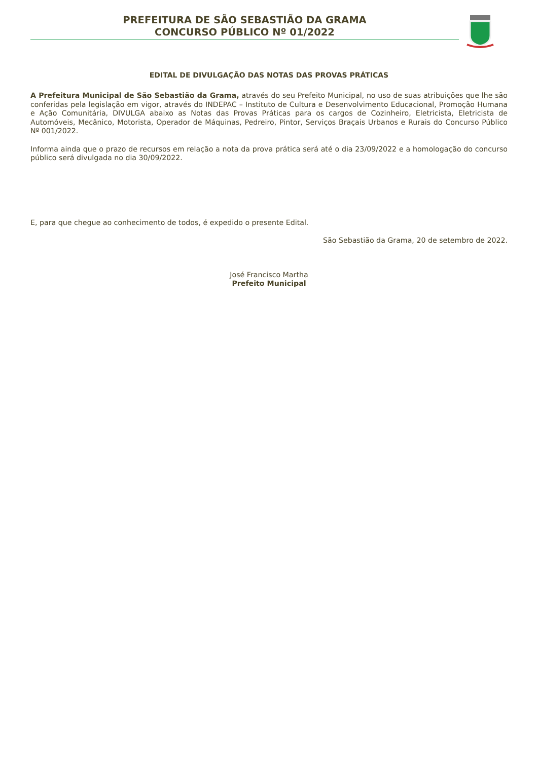PREFEITURA DE SÃO SEBASTIÃO DA GRAMA
CONCURSO PÚBLICO Nº 01/2022
EDITAL DE DIVULGAÇÃO DAS NOTAS DAS PROVAS PRÁTICAS
A Prefeitura Municipal de São Sebastião da Grama, através do seu Prefeito Municipal, no uso de suas atribuições que lhe são conferidas pela legislação em vigor, através do INDEPAC – Instituto de Cultura e Desenvolvimento Educacional, Promoção Humana e Ação Comunitária, DIVULGA abaixo as Notas das Provas Práticas para os cargos de Cozinheiro, Eletricista, Eletricista de Automóveis, Mecânico, Motorista, Operador de Máquinas, Pedreiro, Pintor, Serviços Braçais Urbanos e Rurais do Concurso Público Nº 001/2022.
Informa ainda que o prazo de recursos em relação a nota da prova prática será até o dia 23/09/2022 e a homologação do concurso público será divulgada no dia 30/09/2022.
E, para que chegue ao conhecimento de todos, é expedido o presente Edital.
São Sebastião da Grama, 20 de setembro de 2022.
José Francisco Martha
Prefeito Municipal